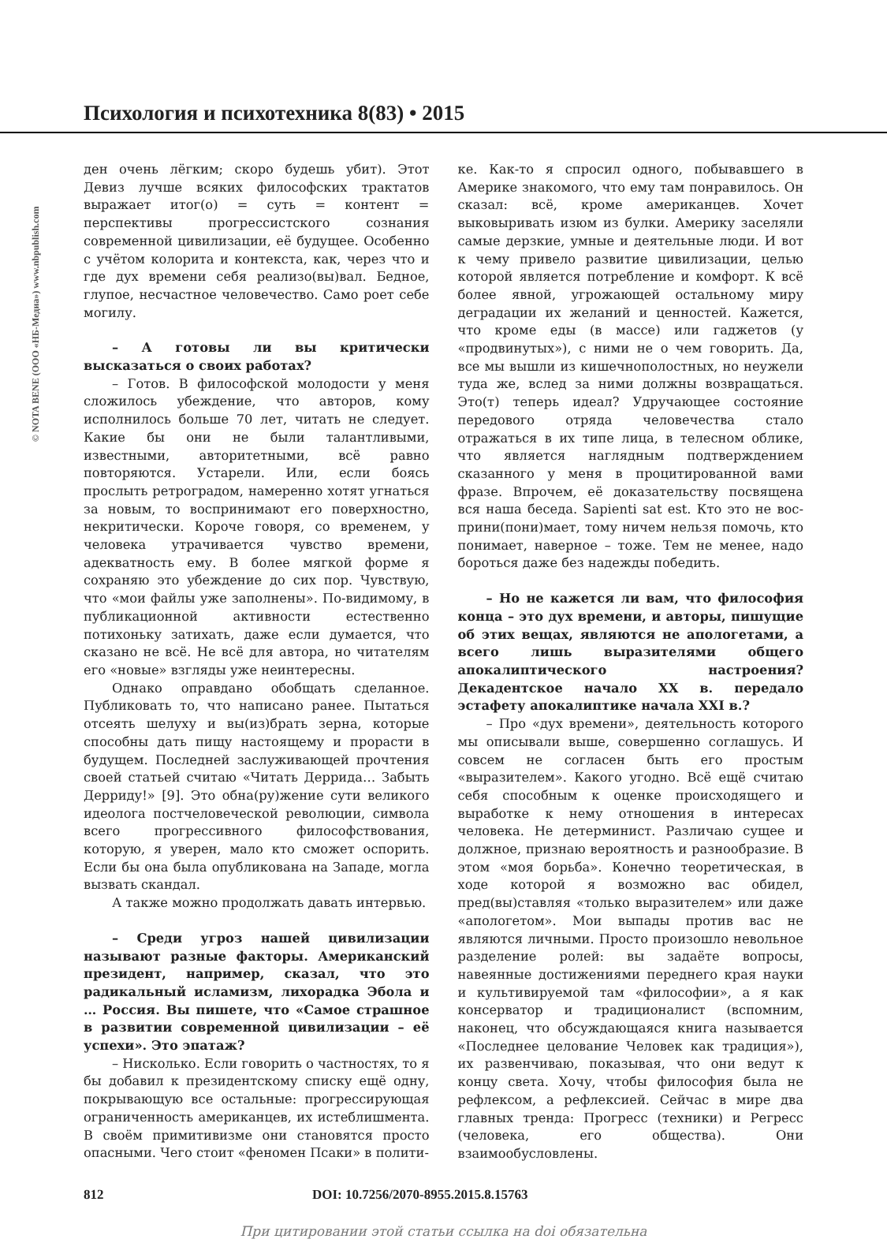Психология и психотехника 8(83) • 2015
© NOTA BENE (ООО «НБ-Медиа») www.nbpublish.com
ден очень лёгким; скоро будешь убит). Этот Девиз лучше всяких философских трактатов выражает итог(о) = суть = контент = перспективы прогрессистского сознания современной цивилизации, её будущее. Особенно с учётом колорита и контекста, как, через что и где дух времени себя реализо(вы)вал. Бедное, глупое, несчастное человечество. Само роет себе могилу.
– А готовы ли вы критически высказаться о своих работах?
– Готов. В философской молодости у меня сложилось убеждение, что авторов, кому исполнилось больше 70 лет, читать не следует. Какие бы они не были талантливыми, известными, авторитетными, всё равно повторяются. Устарели. Или, если боясь прослыть ретроградом, намеренно хотят угнаться за новым, то воспринимают его поверхностно, некритически. Короче говоря, со временем, у человека утрачивается чувство времени, адекватность ему. В более мягкой форме я сохраняю это убеждение до сих пор. Чувствую, что «мои файлы уже заполнены». По-видимому, в публикационной активности естественно потихоньку затихать, даже если думается, что сказано не всё. Не всё для автора, но читателям его «новые» взгляды уже неинтересны.
Однако оправдано обобщать сделанное. Публиковать то, что написано ранее. Пытаться отсеять шелуху и вы(из)брать зерна, которые способны дать пищу настоящему и прорасти в будущем. Последней заслуживающей прочтения своей статьей считаю «Читать Деррида… Забыть Дерриду!» [9]. Это обна(ру)жение сути великого идеолога постчеловеческой революции, символа всего прогрессивного философствования, которую, я уверен, мало кто сможет оспорить. Если бы она была опубликована на Западе, могла вызвать скандал.
А также можно продолжать давать интервью.
– Среди угроз нашей цивилизации называют разные факторы. Американский президент, например, сказал, что это радикальный исламизм, лихорадка Эбола и … Россия. Вы пишете, что «Самое страшное в развитии современной цивилизации – её успехи». Это эпатаж?
– Нисколько. Если говорить о частностях, то я бы добавил к президентскому списку ещё одну, покрывающую все остальные: прогрессирующая ограниченность американцев, их истеблишмента. В своём примитивизме они становятся просто опасными. Чего стоит «феномен Псаки» в полити-
ке. Как-то я спросил одного, побывавшего в Америке знакомого, что ему там понравилось. Он сказал: всё, кроме американцев. Хочет выковыривать изюм из булки. Америку заселяли самые дерзкие, умные и деятельные люди. И вот к чему привело развитие цивилизации, целью которой является потребление и комфорт. К всё более явной, угрожающей остальному миру деградации их желаний и ценностей. Кажется, что кроме еды (в массе) или гаджетов (у «продвинутых»), с ними не о чем говорить. Да, все мы вышли из кишечнополостных, но неужели туда же, вслед за ними должны возвращаться. Это(т) теперь идеал? Удручающее состояние передового отряда человечества стало отражаться в их типе лица, в телесном облике, что является наглядным подтверждением сказанного у меня в процитированной вами фразе. Впрочем, её доказательству посвящена вся наша беседа. Sapienti sat est. Кто это не вос-прини(пони)мает, тому ничем нельзя помочь, кто понимает, наверное – тоже. Тем не менее, надо бороться даже без надежды победить.
– Но не кажется ли вам, что философия конца – это дух времени, и авторы, пишущие об этих вещах, являются не апологетами, а всего лишь выразителями общего апокалиптического настроения? Декадентское начало XX в. передало эстафету апокалиптике начала XXI в.?
– Про «дух времени», деятельность которого мы описывали выше, совершенно соглашусь. И совсем не согласен быть его простым «выразителем». Какого угодно. Всё ещё считаю себя способным к оценке происходящего и выработке к нему отношения в интересах человека. Не детерминист. Различаю сущее и должное, признаю вероятность и разнообразие. В этом «моя борьба». Конечно теоретическая, в ходе которой я возможно вас обидел, пред(вы)ставляя «только выразителем» или даже «апологетом». Мои выпады против вас не являются личными. Просто произошло невольное разделение ролей: вы задаёте вопросы, навеянные достижениями переднего края науки и культивируемой там «философии», а я как консерватор и традиционалист (вспомним, наконец, что обсуждающаяся книга называется «Последнее целование Человек как традиция»), их развенчиваю, показывая, что они ведут к концу света. Хочу, чтобы философия была не рефлексом, а рефлексией. Сейчас в мире два главных тренда: Прогресс (техники) и Регресс (человека, его общества). Они взаимообусловлены.
812 DOI: 10.7256/2070-8955.2015.8.15763
При цитировании этой статьи ссылка на doi обязательна